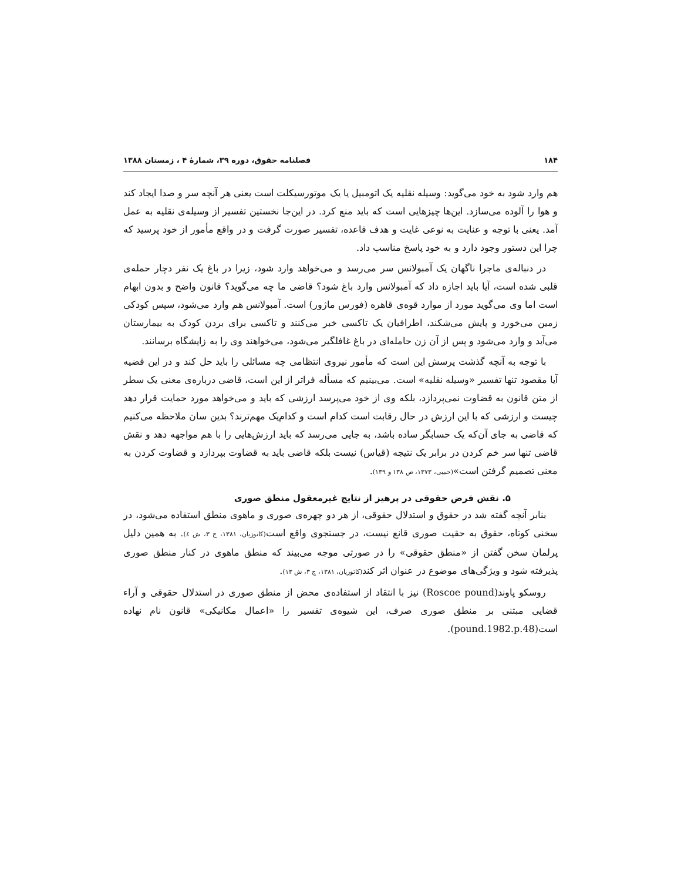۱۸۴ فصلنامه حقوق، دوره ۳۹، شمارهٔ ۴ ، زمستان ۱۳۸۸
هم وارد شود به خود می‌گوید: وسیله نقلیه یک اتومبیل یا یک موتورسیکلت است یعنی هر آنچه سر و صدا ایجاد کند و هوا را آلوده می‌سازد. این‌ها چیزهایی است که باید منع کرد. در این‌جا نخستین تفسیر از وسیله‌ی نقلیه به عمل آمد. یعنی با توجه و عنایت به نوعی غایت و هدف قاعده، تفسیر صورت گرفت و در واقع مأمور از خود پرسید که چرا این دستور وجود دارد و به خود پاسخ مناسب داد.
در دنباله‌ی ماجرا ناگهان یک آمبولانس سر می‌رسد و می‌خواهد وارد شود، زیرا در باغ یک نفر دچار حمله‌ی قلبی شده است، آیا باید اجازه داد که آمبولانس وارد باغ شود؟ قاضی ما چه می‌گوید؟ قانون واضح و بدون ابهام است اما وی می‌گوید مورد از موارد قوه‌ی قاهره (فورس ماژور) است. آمبولانس هم وارد می‌شود، سپس کودکی زمین می‌خورد و پایش می‌شکند، اطرافیان یک تاکسی خبر می‌کنند و تاکسی برای بردن کودک به بیمارستان می‌آید و وارد می‌شود و پس از آن زن حامله‌ای در باغ غافلگیر می‌شود، می‌خواهند وی را به زایشگاه برسانند.
با توجه به آنچه گذشت پرسش این است که مأمور نیروی انتظامی چه مسائلی را باید حل کند و در این قضیه آیا مقصود تنها تفسیر «وسیله نقلیه» است. می‌بینیم که مسأله فراتر از این است، قاضی درباره‌ی معنی یک سطر از متن قانون به قضاوت نمی‌پردازد، بلکه وی از خود می‌پرسد ارزشی که باید و می‌خواهد مورد حمایت قرار دهد چیست و ارزشی که با این ارزش در حال رقابت است کدام است و کدام‌یک مهم‌ترند؟ بدین سان ملاحظه می‌کنیم که قاضی به جای آن‌که یک حسابگر ساده باشد، به جایی می‌رسد که باید ارزش‌هایی را با هم مواجهه دهد و نقش قاضی تنها سر خم کردن در برابر یک نتیجه (قیاس) نیست بلکه قاضی باید به قضاوت بپردازد و قضاوت کردن به معنی تصمیم گرفتن است»(حبیبی، ۱۳۷۳، ص ۱۳۸ و ۱۳۹).
۵. نقش فرض حقوقی در پرهیز از نتایج غیرمعقول منطق صوری
بنابر آنچه گفته شد در حقوق و استدلال حقوقی، از هر دو چهره‌ی صوری و ماهوی منطق استفاده می‌شود، در سخنی کوتاه، حقوق به حقیت صوری قانع نیست، در جستجوی واقع است(کاتوزیان، ۱۳۸۱، ج ۳، ش ٤). به همین دلیل پرلمان سخن گفتن از «منطق حقوقی» را در صورتی موجه می‌بیند که منطق ماهوی در کنار منطق صوری پذیرفته شود و ویژگی‌های موضوع در عنوان اثر کند(کاتوزیان، ۱۳۸۱، ج ۳، ش ۱۳).
روسکو پاوند(Roscoe pound) نیز با انتقاد از استفاده‌ی محض از منطق صوری در استدلال حقوقی و آراء قضایی مبتنی بر منطق صوری صرف، این شیوه‌ی تفسیر را «اعمال مکانیکی» قانون نام نهاده است(pound.1982.p.48).